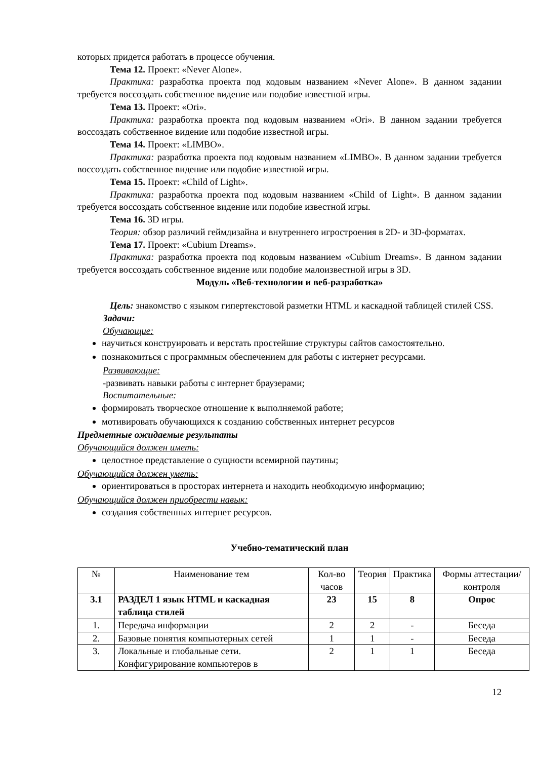которых придется работать в процессе обучения.
Тема 12. Проект: «Never Alone».
Практика: разработка проекта под кодовым названием «Never Alone». В данном задании требуется воссоздать собственное видение или подобие известной игры.
Тема 13. Проект: «Ori».
Практика: разработка проекта под кодовым названием «Ori». В данном задании требуется воссоздать собственное видение или подобие известной игры.
Тема 14. Проект: «LIMBO».
Практика: разработка проекта под кодовым названием «LIMBO». В данном задании требуется воссоздать собственное видение или подобие известной игры.
Тема 15. Проект: «Child of Light».
Практика: разработка проекта под кодовым названием «Child of Light». В данном задании требуется воссоздать собственное видение или подобие известной игры.
Тема 16. 3D игры.
Теория: обзор различий геймдизайна и внутреннего игростроения в 2D- и 3D-форматах.
Тема 17. Проект: «Cubium Dreams».
Практика: разработка проекта под кодовым названием «Cubium Dreams». В данном задании требуется воссоздать собственное видение или подобие малоизвестной игры в 3D.
Модуль «Веб-технологии и веб-разработка»
Цель: знакомство с языком гипертекстовой разметки HTML и каскадной таблицей стилей CSS.
Задачи:
Обучающие:
научиться конструировать и верстать простейшие структуры сайтов самостоятельно.
познакомиться с программным обеспечением для работы с интернет ресурсами.
Развивающие:
-развивать навыки работы с интернет браузерами;
Воспитательные:
формировать творческое отношение к выполняемой работе;
мотивировать обучающихся к созданию собственных интернет ресурсов
Предметные ожидаемые результаты
Обучающийся должен иметь:
целостное представление о сущности всемирной паутины;
Обучающийся должен уметь:
ориентироваться в просторах интернета и находить необходимую информацию;
Обучающийся должен приобрести навык:
создания собственных интернет ресурсов.
Учебно-тематический план
| № | Наименование тем | Кол-во часов | Теория | Практика | Формы аттестации/ контроля |
| --- | --- | --- | --- | --- | --- |
| 3.1 | РАЗДЕЛ 1 язык HTML и каскадная таблица стилей | 23 | 15 | 8 | Опрос |
| 1. | Передача информации | 2 | 2 | - | Беседа |
| 2. | Базовые понятия компьютерных сетей | 1 | 1 | - | Беседа |
| 3. | Локальные и глобальные сети. Конфигурирование компьютеров в | 2 | 1 | 1 | Беседа |
12